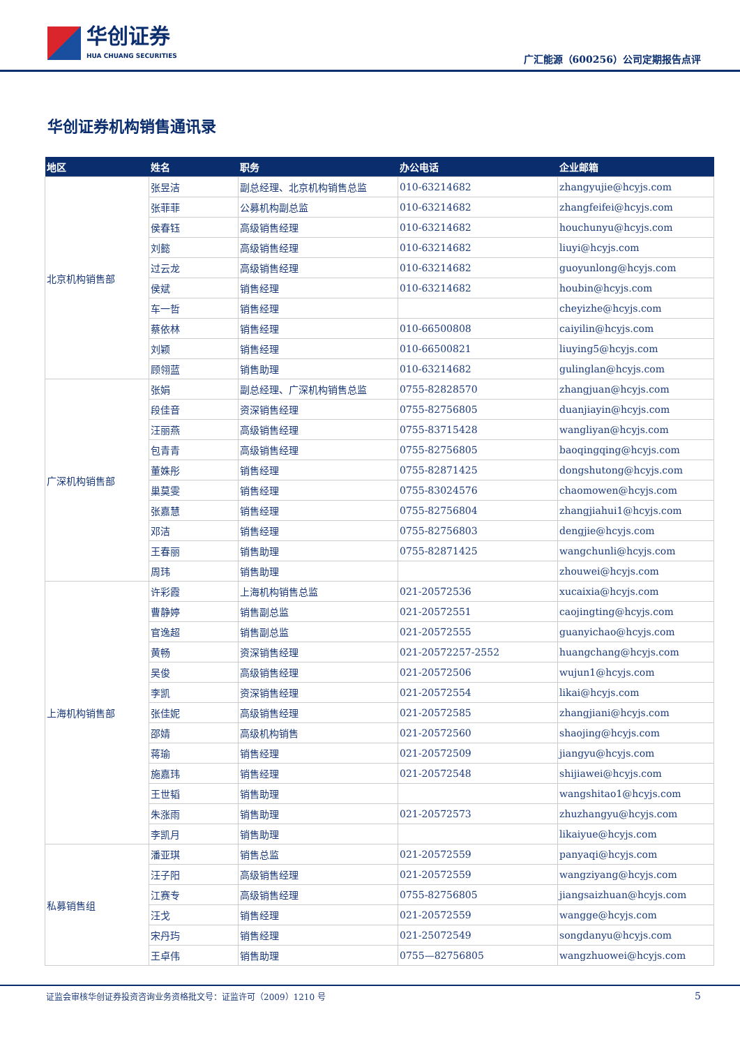华创证券
HUA CHUANG SECURITIES
广汇能源（600256）公司定期报告点评
华创证券机构销售通讯录
| 地区 | 姓名 | 职务 | 办公电话 | 企业邮箱 |
| --- | --- | --- | --- | --- |
| 北京机构销售部 | 张昱洁 | 副总经理、北京机构销售总监 | 010-63214682 | zhangyujie@hcyjs.com |
| | 张菲菲 | 公募机构副总监 | 010-63214682 | zhangfeifei@hcyjs.com |
| | 侯春钰 | 高级销售经理 | 010-63214682 | houchunyu@hcyjs.com |
| | 刘懿 | 高级销售经理 | 010-63214682 | liuyi@hcyjs.com |
| | 过云龙 | 高级销售经理 | 010-63214682 | guoyunlong@hcyjs.com |
| | 侯斌 | 销售经理 | 010-63214682 | houbin@hcyjs.com |
| | 车一哲 | 销售经理 | | cheyizhe@hcyjs.com |
| | 蔡依林 | 销售经理 | 010-66500808 | caiyilin@hcyjs.com |
| | 刘颖 | 销售经理 | 010-66500821 | liuying5@hcyjs.com |
| | 顾翎蓝 | 销售助理 | 010-63214682 | gulinglan@hcyjs.com |
| 广深机构销售部 | 张娟 | 副总经理、广深机构销售总监 | 0755-82828570 | zhangjuan@hcyjs.com |
| | 段佳音 | 资深销售经理 | 0755-82756805 | duanjiayin@hcyjs.com |
| | 汪丽燕 | 高级销售经理 | 0755-83715428 | wangliyan@hcyjs.com |
| | 包青青 | 高级销售经理 | 0755-82756805 | baoqingqing@hcyjs.com |
| | 董姝彤 | 销售经理 | 0755-82871425 | dongshutong@hcyjs.com |
| | 巢莫雯 | 销售经理 | 0755-83024576 | chaomowen@hcyjs.com |
| | 张嘉慧 | 销售经理 | 0755-82756804 | zhangjiahui1@hcyjs.com |
| | 邓洁 | 销售经理 | 0755-82756803 | dengjie@hcyjs.com |
| | 王春丽 | 销售助理 | 0755-82871425 | wangchunli@hcyjs.com |
| | 周玮 | 销售助理 | | zhouwei@hcyjs.com |
| 上海机构销售部 | 许彩霞 | 上海机构销售总监 | 021-20572536 | xucaixia@hcyjs.com |
| | 曹静婷 | 销售副总监 | 021-20572551 | caojingting@hcyjs.com |
| | 官逸超 | 销售副总监 | 021-20572555 | guanyichao@hcyjs.com |
| | 黄畅 | 资深销售经理 | 021-20572257-2552 | huangchang@hcyjs.com |
| | 吴俊 | 高级销售经理 | 021-20572506 | wujun1@hcyjs.com |
| | 李凯 | 资深销售经理 | 021-20572554 | likai@hcyjs.com |
| | 张佳妮 | 高级销售经理 | 021-20572585 | zhangjiani@hcyjs.com |
| | 邵婧 | 高级机构销售 | 021-20572560 | shaojing@hcyjs.com |
| | 蒋瑜 | 销售经理 | 021-20572509 | jiangyu@hcyjs.com |
| | 施嘉玮 | 销售经理 | 021-20572548 | shijiawei@hcyjs.com |
| | 王世韬 | 销售助理 | | wangshitao1@hcyjs.com |
| | 朱涨雨 | 销售助理 | 021-20572573 | zhuzhangyu@hcyjs.com |
| | 李凯月 | 销售助理 | | likaiyue@hcyjs.com |
| 私募销售组 | 潘亚琪 | 销售总监 | 021-20572559 | panyaqi@hcyjs.com |
| | 汪子阳 | 高级销售经理 | 021-20572559 | wangziyang@hcyjs.com |
| | 江赛专 | 高级销售经理 | 0755-82756805 | jiangsaizhuan@hcyjs.com |
| | 汪戈 | 销售经理 | 021-20572559 | wangge@hcyjs.com |
| | 宋丹玙 | 销售经理 | 021-25072549 | songdanyu@hcyjs.com |
| | 王卓伟 | 销售助理 | 0755—82756805 | wangzhuowei@hcyjs.com |
证监会审核华创证券投资咨询业务资格批文号：证监许可（2009）1210 号 5